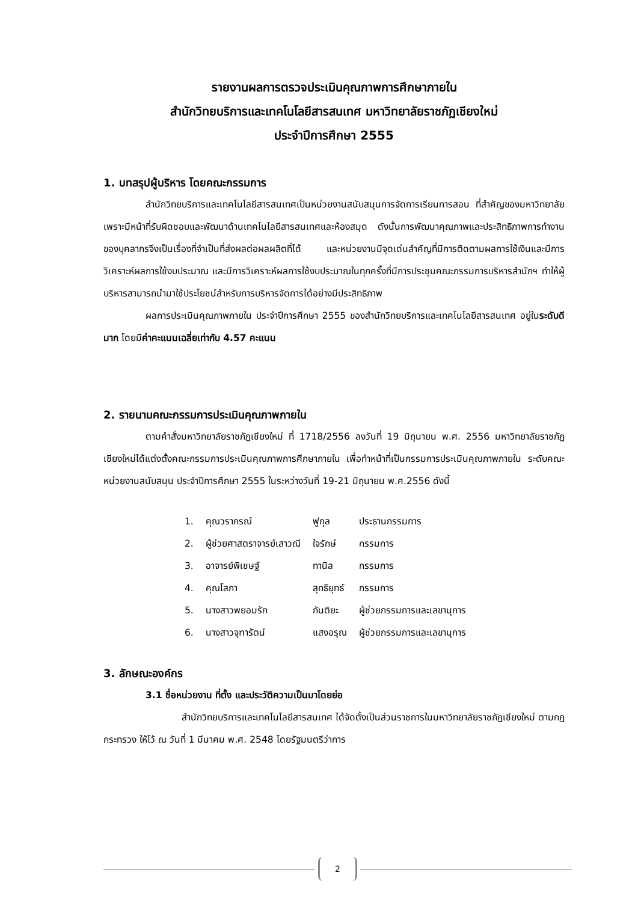รายงานผลการตรวจประเมินคุณภาพการศึกษาภายใน
สำนักวิทยบริการและเทคโนโลยีสารสนเทศ มหาวิทยาลัยราชภัฏเชียงใหม่
ประจำปีการศึกษา 2555
1. บทสรุปผู้บริหาร โดยคณะกรรมการ
สำนักวิทยบริการและเทคโนโลยีสารสนเทศเป็นหน่วยงานสนับสนุนการจัดการเรียนการสอน ที่สำคัญของมหาวิทยาลัย เพราะมีหน้าที่รับผิดชอบและพัฒนาด้านเทคโนโลยีสารสนเทศและห้องสมุด ดังนั้นการพัฒนาคุณภาพและประสิทธิภาพการทำงานของบุคลากรจึงเป็นเรื่องที่จำเป็นที่ส่งผลต่อผลผลิตที่ได้ และหน่วยงานมีจุดเด่นสำคัญที่มีการติดตามผลการใช้เงินและมีการวิเคราะห์ผลการใช้งบประมาณ และมีการวิเคราะห์ผลการใช้งบประมาณในทุกครั้งที่มีการประชุมคณะกรรมการบริหารสำนักฯ ทำให้ผู้บริหารสามารถนำมาใช้ประโยชน์สำหรับการบริหารจัดการได้อย่างมีประสิทธิภาพ
ผลการประเมินคุณภาพภายใน ประจำปีการศึกษา 2555 ของสำนักวิทยบริการและเทคโนโลยีสารสนเทศ อยู่ในระดับดีมาก โดยมีค่าคะแนนเฉลี่ยเท่ากับ 4.57 คะแนน
2. รายนามคณะกรรมการประเมินคุณภาพภายใน
ตามคำสั่งมหาวิทยาลัยราชภัฏเชียงใหม่ ที่ 1718/2556 ลงวันที่ 19 มิถุนายน พ.ศ. 2556 มหาวิทยาลัยราชภัฏเชียงใหม่ได้แต่งตั้งคณะกรรมการประเมินคุณภาพการศึกษาภายใน เพื่อทำหน้าที่เป็นกรรมการประเมินคุณภาพภายใน ระดับคณะ หน่วยงานสนับสนุน ประจำปีการศึกษา 2555 ในระหว่างวันที่ 19-21 มิถุนายน พ.ศ.2556 ดังนี้
| 1. | คุณวราภรณ์ | ฟูกุล | ประธานกรรมการ |
| 2. | ผู้ช่วยศาสตราจารย์เสาวณี | ใจรักษ์ | กรรมการ |
| 3. | อาจารย์พิเชษฐ์ | ทานิล | กรรมการ |
| 4. | คุณโสภา | สุทธิยุทธ์ | กรรมการ |
| 5. | นางสาวพยอมรัก | กันติยะ | ผู้ช่วยกรรมการและเลขานุการ |
| 6. | นางสาวจุฑารัตน์ | แสงอรุณ | ผู้ช่วยกรรมการและเลขานุการ |
3. ลักษณะองค์กร
3.1 ชื่อหน่วยงาน ที่ตั้ง และประวัติความเป็นมาโดยย่อ
สำนักวิทยบริการและเทคโนโลยีสารสนเทศ ได้จัดตั้งเป็นส่วนราชการในมหาวิทยาลัยราชภัฏเชียงใหม่ ตามกฎกระทรวง ให้ไว้ ณ วันที่ 1 มีนาคม พ.ศ. 2548 โดยรัฐมนตรีว่าการ
2